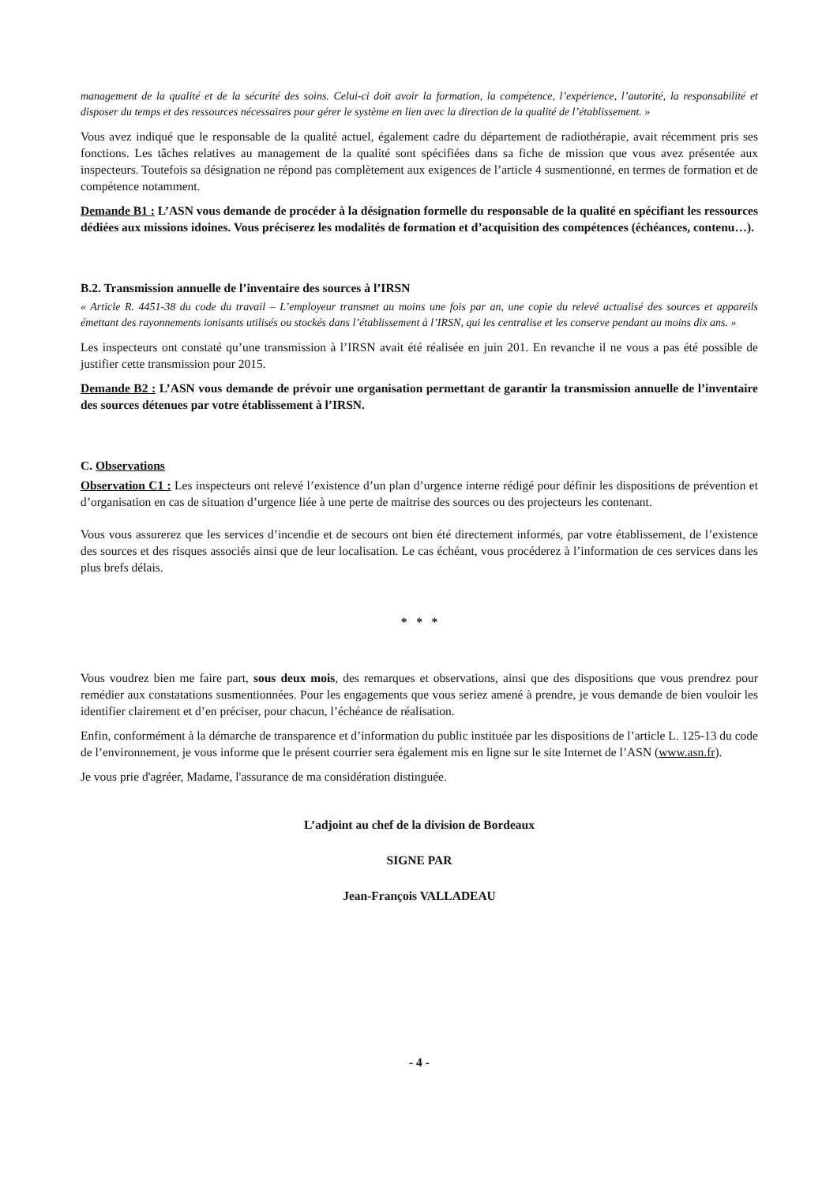management de la qualité et de la sécurité des soins. Celui-ci doit avoir la formation, la compétence, l’expérience, l’autorité, la responsabilité et disposer du temps et des ressources nécessaires pour gérer le système en lien avec la direction de la qualité de l’établissement. »
Vous avez indiqué que le responsable de la qualité actuel, également cadre du département de radiothérapie, avait récemment pris ses fonctions. Les tâches relatives au management de la qualité sont spécifiées dans sa fiche de mission que vous avez présentée aux inspecteurs. Toutefois sa désignation ne répond pas complètement aux exigences de l’article 4 susmentionné, en termes de formation et de compétence notamment.
Demande B1 : L’ASN vous demande de procéder à la désignation formelle du responsable de la qualité en spécifiant les ressources dédiées aux missions idoines. Vous préciserez les modalités de formation et d’acquisition des compétences (échéances, contenu…).
B.2. Transmission annuelle de l’inventaire des sources à l’IRSN
« Article R. 4451-38 du code du travail – L’employeur transmet au moins une fois par an, une copie du relevé actualisé des sources et appareils émettant des rayonnements ionisants utilisés ou stockés dans l’établissement à l’IRSN, qui les centralise et les conserve pendant au moins dix ans. »
Les inspecteurs ont constaté qu’une transmission à l’IRSN avait été réalisée en juin 201. En revanche il ne vous a pas été possible de justifier cette transmission pour 2015.
Demande B2 : L’ASN vous demande de prévoir une organisation permettant de garantir la transmission annuelle de l’inventaire des sources détenues par votre établissement à l’IRSN.
C. Observations
Observation C1 : Les inspecteurs ont relevé l’existence d’un plan d’urgence interne rédigé pour définir les dispositions de prévention et d’organisation en cas de situation d’urgence liée à une perte de maitrise des sources ou des projecteurs les contenant.
Vous vous assurerez que les services d’incendie et de secours ont bien été directement informés, par votre établissement, de l’existence des sources et des risques associés ainsi que de leur localisation. Le cas échéant, vous procéderez à l’information de ces services dans les plus brefs délais.
* * *
Vous voudrez bien me faire part, sous deux mois, des remarques et observations, ainsi que des dispositions que vous prendrez pour remédier aux constatations susmentionnées. Pour les engagements que vous seriez amené à prendre, je vous demande de bien vouloir les identifier clairement et d’en préciser, pour chacun, l’échéance de réalisation.
Enfin, conformément à la démarche de transparence et d’information du public instituée par les dispositions de l’article L. 125-13 du code de l’environnement, je vous informe que le présent courrier sera également mis en ligne sur le site Internet de l’ASN (www.asn.fr).
Je vous prie d'agréer, Madame, l'assurance de ma considération distinguée.
L’adjoint au chef de la division de Bordeaux
SIGNE PAR
Jean-François VALLADEAU
- 4 -